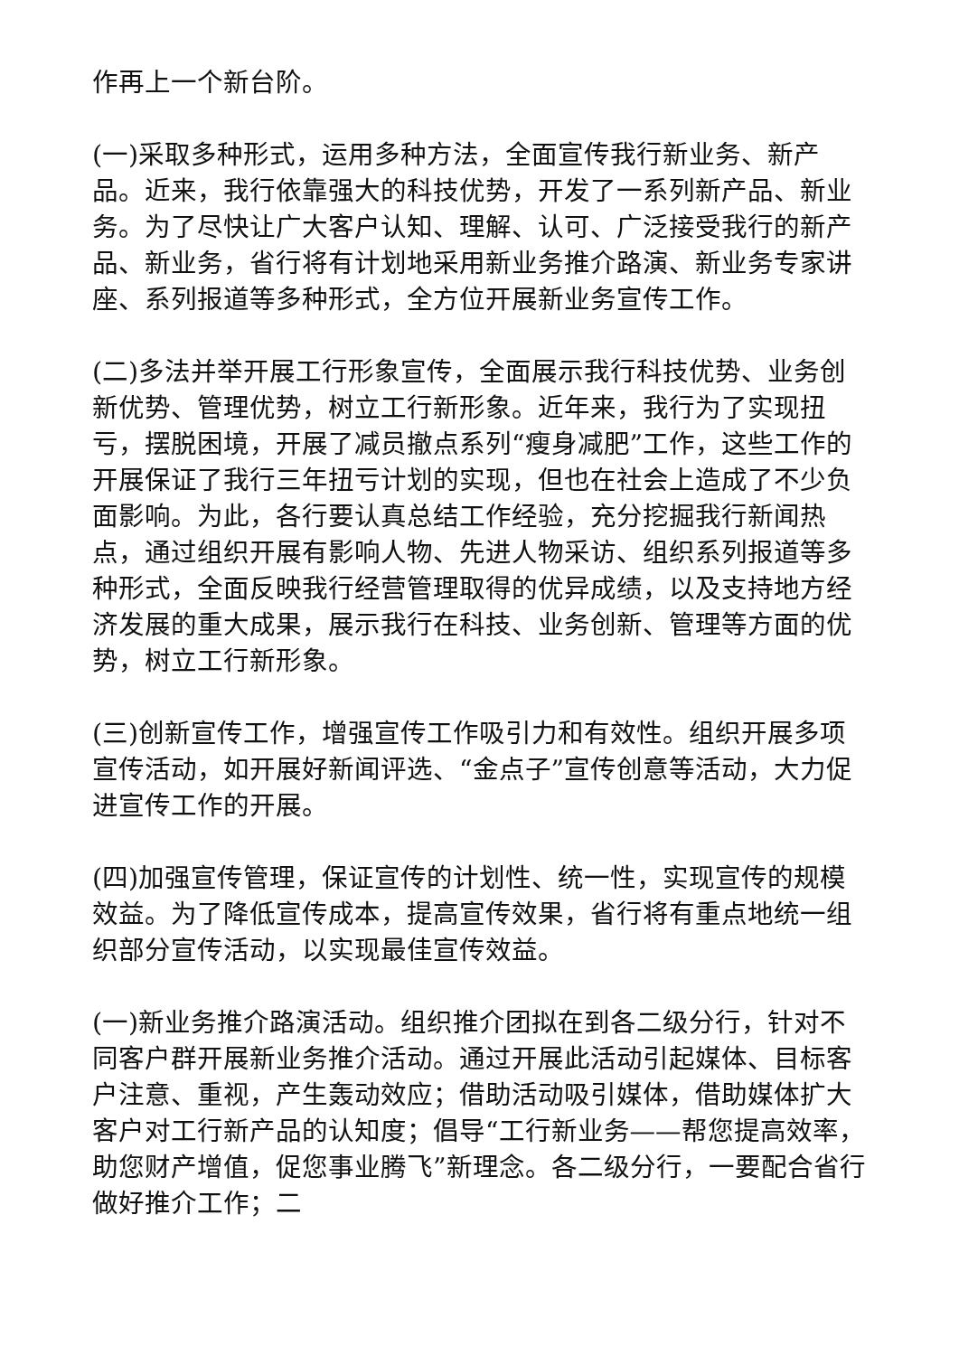作再上一个新台阶。
(一)采取多种形式，运用多种方法，全面宣传我行新业务、新产品。近来，我行依靠强大的科技优势，开发了一系列新产品、新业务。为了尽快让广大客户认知、理解、认可、广泛接受我行的新产品、新业务，省行将有计划地采用新业务推介路演、新业务专家讲座、系列报道等多种形式，全方位开展新业务宣传工作。
(二)多法并举开展工行形象宣传，全面展示我行科技优势、业务创新优势、管理优势，树立工行新形象。近年来，我行为了实现扭亏，摆脱困境，开展了减员撤点系列“瘦身减肥”工作，这些工作的开展保证了我行三年扭亏计划的实现，但也在社会上造成了不少负面影响。为此，各行要认真总结工作经验，充分挖掘我行新闻热点，通过组织开展有影响人物、先进人物采访、组织系列报道等多种形式，全面反映我行经营管理取得的优异成绩，以及支持地方经济发展的重大成果，展示我行在科技、业务创新、管理等方面的优势，树立工行新形象。
(三)创新宣传工作，增强宣传工作吸引力和有效性。组织开展多项宣传活动，如开展好新闻评选、“金点子”宣传创意等活动，大力促进宣传工作的开展。
(四)加强宣传管理，保证宣传的计划性、统一性，实现宣传的规模效益。为了降低宣传成本，提高宣传效果，省行将有重点地统一组织部分宣传活动，以实现最佳宣传效益。
(一)新业务推介路演活动。组织推介团拟在到各二级分行，针对不同客户群开展新业务推介活动。通过开展此活动引起媒体、目标客户注意、重视，产生轰动效应；借助活动吸引媒体，借助媒体扩大客户对工行新产品的认知度；倡导“工行新业务——帮您提高效率，助您财产增值，促您事业腾飞”新理念。各二级分行，一要配合省行做好推介工作；二